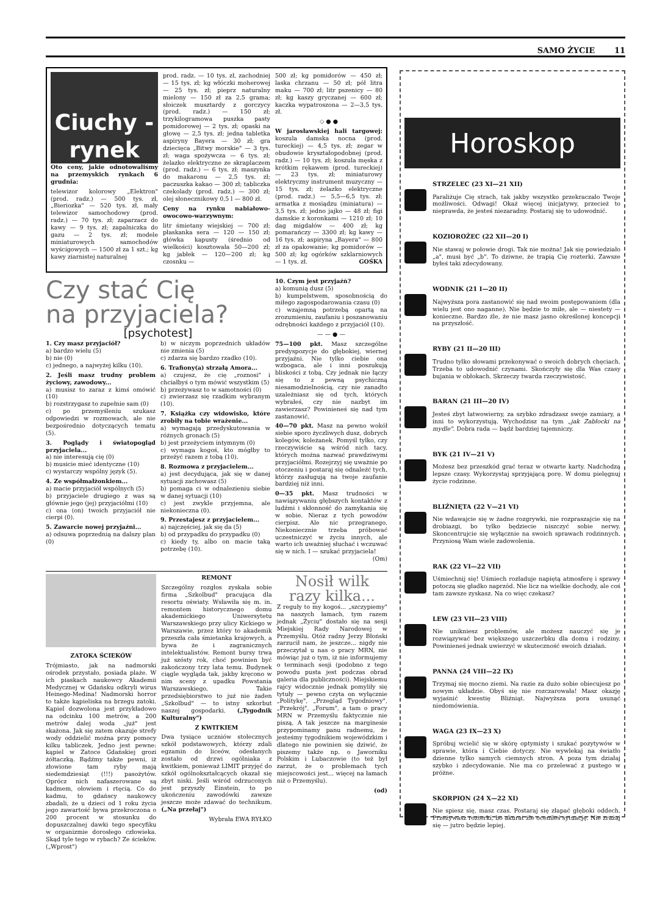SAMO ŻYCIE 11
Ciuchy -rynek
Oto ceny, jakie odnotowaliśmy na przemyskich rynkach 6 grudnia:
telewizor kolorowy „Elektron" (prod. radz.) — 500 tys. zł, „Bieriozka" — 520 tys. zł, mały telewizor samochodowy (prod. radz.) — 70 tys. zł; zaparzacz do kawy — 9 tys. zł; zapalniczka do gazu — 2 tys. zł; modele miniaturowych samochodów wyścigowych — 1500 zł za 1 szt.; kg kawy ziarnistej naturalnej
prod. radz. — 10 tys. zł, zachodniej — 15 tys. zł; kg włóczki moherowej — 25 tys. zł; pieprz naturalny mielony — 150 zł za 2,5 grama; słoiczek musztardy z gorczycy (prod. radz.) — 150 zł; trzykilogramowa puszka pasty pomidorowej — 2 tys. zł; opaski na głowę — 2,5 tys. zł; jedna tabletka aspiryny Bayera — 30 zł; gra dziecięca „Bitwy morskie" — 3 tys. zł; waga spożywcza — 6 tys. zł; żelazko elektryczne ze skraplaczem (prod. radz.) — 6 tys. zł; maszynka do makaronu — 2,5 tys. zł; paczuszka kakao — 300 zł; tabliczka czekolady (prod. radz.) — 300 zł; olej słonecznikowy 0,5 l — 800 zł.
Ceny na rynku nabiałowo-owocowo-warzywnym:
litr śmietany wiejskiej — 700 zł; płaskanka sera — 120 — 150 zł; główka kapusty (średnio od wielkości) kosztowała 50—200 zł; kg jabłek — 120—200 zł; kg czosnku —
500 zł; kg pomidorów — 450 zł; laska chrzanu — 50 zł; pół litra maku — 700 zł; litr pszenicy — 80 zł; kg kaszy gryczanej — 600 zł; kaczka wypatroszona — 2—3,5 tys. zł.
◇ ● ●
W jarosławskiej hali targowej: koszula damska nocna (prod. tureckiej) — 4,5 tys. zł; zegar w obudowie kryształopodobnej (prod. radz.) — 10 tys. zł; koszula męska z krótkim rękawem (prod. tureckiej) — 23 tys. zł; miniaturowy elektryczny instrument muzyczny — 15 tys. zł; żelazko elektryczne (prod. radz.) — 5,5—6,5 tys. zł; armatka z mosiądzu (miniatura) — 3,5 tys. zł; jedno jajko — 48 zł; figi damskie z koronkami — 1210 zł; 10 dag migdałów — 400 zł; kg pomarańczy — 3300 zł; kg kawy — 16 tys. zł; aspiryna „Bayera" — 800 zł za opakowanie; kg pomidorów — 500 zł; kg ogórków szklarniowych — 1 tys. zł. GOŚKA
Czy stać Cię
na przyjaciela?
[psychotest]
1. Czy masz przyjaciół?
a) bardzo wielu (5)
b) nie (0)
c) jednego, a najwyżej kilku (10).
2. Jeśli masz trudny problem życiowy, zawodowy...
a) musisz to zaraz z kimś omówić (10)
b) rozstrzygasz to zupełnie sam (0)
c) po przemyśleniu szukasz odpowiedzi w rozmowach, ale nie bezpośrednio dotyczących tematu (5).
3. Poglądy i światopogląd przyjaciela...
a) nie interesują cię (0)
b) musicie mieć identyczne (10)
c) wystarczy wspólny język (5).
4. Ze współmałżonkiem...
a) macie przyjaciół wspólnych (5)
b) przyjaciele drugiego z was są głównie jego (jej) przyjaciółmi (10)
c) ona (on) twoich przyjaciół nie cierpi (0).
5. Zawarcie nowej przyjaźni...
a) odsuwa poprzednią na dalszy plan (0)
b) w niczym poprzednich układów nie zmienia (5)
c) zdarza się bardzo rzadko (10).
6. Trafiony(a) strzałą Amora...
a) czujesz, że cię „roznosi" i chciałbyś o tym mówić wszystkim (5)
b) przeżywasz to w samotności (0)
c) zwierzasz się rzadkim wybranym (10).
7. Książka czy widowisko, które zrobiły na tobie wrażenie...
a) wymagają przedyskutowania w różnych gronach (5)
b) jest przeżyciem intymnym (0)
c) wymaga kogoś, kto mógłby to przeżyć razem z tobą (10).
8. Rozmowa z przyjacielem...
a) jest decydująca, jak się w danej sytuacji zachowasz (5)
b) pomaga ci w odnalezieniu siebie w danej sytuacji (10)
c) jest zwykle przyjemna, ale niekonieczna (0).
9. Przestajesz z przyjacielem...
a) najczęściej, jak się da (5)
b) od przypadku do przypadku (0)
c) kiedy ty, albo on macie taką potrzebę (10).
10. Czym jest przyjaźń?
a) komunią dusz (5)
b) kumpelstwem, sposobnością do miłego zagospodarowania czasu (0)
c) wzajemną potrzebą opartą na zrozumieniu, zaufaniu i poszanowaniu odrębności każdego z przyjaciół (10).
— — ● —
75—100 pkt. Masz szczególne predyspozycje do głębokiej, wiernej przyjaźni. Nie tylko ciebie ona wzbogaca, ale i inni poszukują bliskości z tobą. Czy jednak nie łączy się to z pewną psychiczną niesamodzielnością, czy nie zanadto uzależniasz się od tych, których wybrałeś, czy nie nazbyt im zawierzasz? Powinieneś się nad tym zastanowić.
40—70 pkt. Masz na pewno wokół siebie sporo życzliwych dusz, dobrych kolegów, koleżanek. Pomyśl tylko, czy rzeczywiście są wśród nich tacy, których można nazwać prawdziwymi przyjaciółmi. Rozejrzyj się uważnie po otoczeniu i postaraj się odnaleźć tych, którzy zasługują na twoje zaufanie bardziej niż inni.
0—35 pkt. Masz trudności w nawiązywaniu głębszych kontaktów z ludźmi i skłonność do zamykania się w sobie. Nieraz z tych powodów cierpisz. Ale nic przegranego. Niekoniecznie trzeba próbować uczestniczyć w życiu innych, ale warto ich uważniej słuchać i wczuwać się w nich. I — szukać przyjaciela!
(Om)
ZATOKA ŚCIEKÓW
Trójmiasto, jak na nadmorski ośrodek przystało, posiada plaże. W ich piaskach naukowcy Akademii Medycznej w Gdańsku odkryli wirus Heinego-Medina! Nadmorski horror to także kąpieliska na brzegu zatoki. Kąpiel dozwolona jest przykładowo na odcinku 100 metrów, a 200 metrów dalej woda „już" jest skażona. Jak się zatem okazuje strefy wody oddzielić można przy pomocy kilku tabliczek. Jedno jest pewne: kąpiel w Zatoce Gdańskiej grozi żółtaczką. Bądźmy także pewni, iż złowione tam ryby mają siedemdziesiąt (!!!) pasożytów. Oprócz nich nafaszerowane są kadmem, ołowiem i rtęcią. Co do kadmu, to gdańscy naukowcy zbadali, że u dzieci od 1 roku życia jego zawartość bywa przekroczona o 200 procent w stosunku do dopuszczalnej dawki tego specyfiku w organizmie dorosłego człowieka. Skąd tyle tego w rybach? Ze ścieków. („Wprost")
REMONT
Szczególny rozgłos zyskała sobie firma „Szkolbud" pracująca dla resortu oświaty. Wsławiła się m. in. remontem historycznego domu akademickiego Uniwersytetu Warszawskiego przy ulicy Kickiego w Warszawie, przez który to akademik przeszła cała śmietanka krajowych, a bywa że i zagranicznych intelektualistów. Remont bursy trwa już szósty rok, choć powinien być zakończony trzy lata temu. Budynek ciągle wygląda tak, jakby kręcono w nim sceny z upadku Powstania Warszawskiego. Takie przedsiębiorstwo to już nie żaden „Szkolbud" — to istny szkorbut naszej gospodarki. („Tygodnik Kulturalny")
Z KWITKIEM
Dwa tysiące uczniów stołecznych szkół podstawowych, którzy zdali egzamin do liceów, odesłanych zostało od drzwi ogólniaka z kwitkiem, ponieważ LIMIT przyjęć do szkół ogólnokształcących okazał się zbyt niski. Jeśli wśród odrzuconych jest przyszły Einstein, to po ukończeniu zawodówki zawsze jeszcze może zdawać do technikum. („Na przełaj")
Wybrała EWA RYŁKO
Nosił wilk
razy kilka...
Z reguły to my kogoś... „szczypiemy" na naszych łamach, tym razem jednak „Życiu" dostało się na sesji Miejskiej Rady Narodowej w Przemyślu. Otóż radny Jerzy Błoński zarzucił nam, że jeszcze... nigdy nie przeczytał u nas o pracy MRN, nie mówiąc już o tym, iż nie informujemy o terminach sesji (podobno z tego powodu pusta jest podczas obrad galeria dla publiczności). Miejskiemu rajcy widocznie jednak pomyliły się tytuły — pewno czyta on wyłącznie „Politykę", „Przegląd Tygodniowy", „Przekrój", „Forum", a tam o pracy MRN w Przemyślu faktycznie nie piszą. A tak jeszcze na marginesie przypominamy panu radnemu, że jesteśmy tygodnikiem wojewódzkim i dlatego nie powinien się dziwić, że piszemy także np. o Jaworniku Polskim i Lubaczowie (to też był zarzut, że o problemach tych miejscowości jest... więcej na łamach niż o Przemyślu).
(od)
Horoskop
STRZELEC (23 XI—21 XII)
Paraliżuje Cię strach, tak jakby wszystko przekraczało Twoje możliwości. Odwagi! Okaż więcej inicjatywy, przecież to nieprawda, że jesteś niezaradny. Postaraj się to udowodnić.
KOZIOROŻEC (22 XII—20 I)
Nie stawaj w połowie drogi. Tak nie można! Jak się powiedziało „a", musi być „b". To dziwne, że trapią Cię rozterki. Zawsze byłeś taki zdecydowany.
WODNIK (21 I—20 II)
Najwyższa pora zastanowić się nad swoim postępowaniem (dla wielu jest ono naganne). Nie będzie to miłe, ale — niestety — konieczne. Bardzo źle, że nie masz jasno określonej koncepcji na przyszłość.
RYBY (21 II—20 III)
Trudno tylko słowami przekonywać o swoich dobrych chęciach. Trzeba to udowodnić czynami. Skończyły się dla Was czasy bujania w obłokach. Skrzeczy twarda rzeczywistość.
BARAN (21 III—20 IV)
Jesteś zbyt łatwowierny, za szybko zdradzasz swoje zamiary, a inni to wykorzystują. Wychodzisz na tym „jak Zabłocki na mydle". Dobra rada — bądź bardziej tajemniczy.
BYK (21 IV—21 V)
Możesz bez przeszkód grać teraz w otwarte karty. Nadchodzą lepsze czasy. Wykorzystaj sprzyjającą porę. W domu pielęgnuj życie rodzinne.
BLIŹNIĘTA (22 V—21 VI)
Nie wdawajcie się w żadne rozgrywki, nie rozpraszajcie się na drobiazgi, bo tylko będziecie niszczyć sobie nerwy. Skoncentrujcie się wyłącznie na swoich sprawach rodzinnych. Przyniosą Wam wiele zadowolenia.
RAK (22 VI—22 VII)
Uśmiechnij się! Uśmiech rozładuje napiętą atmosferę i sprawy potoczą się gładko naprzód. Nie licz na wielkie dochody, ale coś tam zawsze zyskasz. Na co więc czekasz?
LEW (23 VII—23 VIII)
Nie unikniesz problemów, ale możesz nauczyć się je rozwiązywać bez większego uszczerbku dla domu i rodziny. Powinieneś jednak uwierzyć w skuteczność swoich działań.
PANNA (24 VIII—22 IX)
Trzymaj się mocno ziemi. Na razie za dużo sobie obiecujesz po nowym układzie. Obyś się nie rozczarowała! Masz okazję wyjaśnić kwestię Bliźniąt. Najwyższa pora usunąć niedomówienia.
WAGA (23 IX—23 X)
Spróbuj wcielić się w skórę optymisty i szukać pozytywów w sprawie, która i Ciebie dotyczy. Nie wywlekaj na światło dzienne tylko samych ciemnych stron. A poza tym działaj szybko i zdecydowanie. Nie ma co przelewać z pustego w próżne.
SKORPION (24 X—22 XI)
Nie spiesz się, masz czas. Postaraj się złapać głęboki oddech. Przeżywasz rozterki, bo akurat źle oceniłeś sytuację. Nie zrażaj się — jutro będzie lepiej.